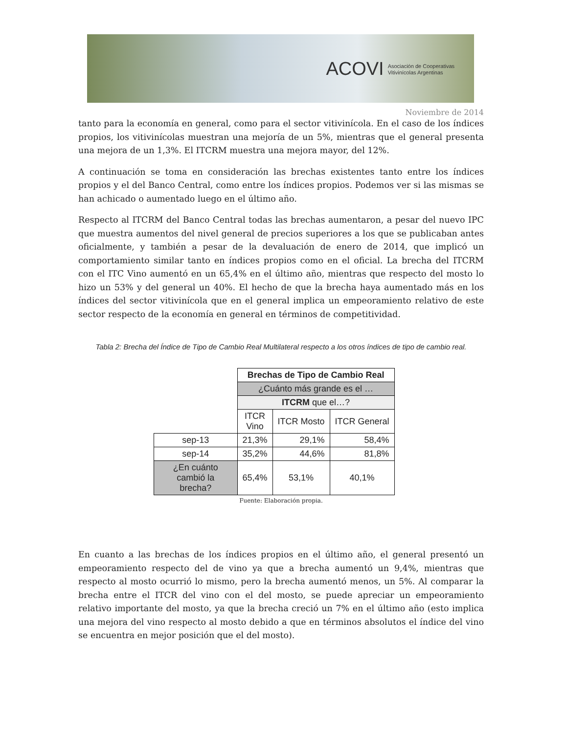ACOVI Asociación de Cooperativas
Vitivinícolas Argentinas
Noviembre de 2014
tanto para la economía en general, como para el sector vitivinícola. En el caso de los índices propios, los vitivinícolas muestran una mejoría de un 5%, mientras que el general presenta una mejora de un 1,3%. El ITCRM muestra una mejora mayor, del 12%.
A continuación se toma en consideración las brechas existentes tanto entre los índices propios y el del Banco Central, como entre los índices propios. Podemos ver si las mismas se han achicado o aumentado luego en el último año.
Respecto al ITCRM del Banco Central todas las brechas aumentaron, a pesar del nuevo IPC que muestra aumentos del nivel general de precios superiores a los que se publicaban antes oficialmente, y también a pesar de la devaluación de enero de 2014, que implicó un comportamiento similar tanto en índices propios como en el oficial. La brecha del ITCRM con el ITC Vino aumentó en un 65,4% en el último año, mientras que respecto del mosto lo hizo un 53% y del general un 40%. El hecho de que la brecha haya aumentado más en los índices del sector vitivinícola que en el general implica un empeoramiento relativo de este sector respecto de la economía en general en términos de competitividad.
Tabla 2: Brecha del Índice de Tipo de Cambio Real Multilateral respecto a los otros índices de tipo de cambio real.
| | Brechas de Tipo de Cambio Real | | |
| | ¿Cuánto más grande es el … | | |
| | ITCRM que el…? | | |
| | ITCR Vino | ITCR Mosto | ITCR General |
| sep-13 | 21,3% | 29,1% | 58,4% |
| sep-14 | 35,2% | 44,6% | 81,8% |
| ¿En cuánto cambió la brecha? | 65,4% | 53,1% | 40,1% |
Fuente: Elaboración propia.
En cuanto a las brechas de los índices propios en el último año, el general presentó un empeoramiento respecto del de vino ya que a brecha aumentó un 9,4%, mientras que respecto al mosto ocurrió lo mismo, pero la brecha aumentó menos, un 5%. Al comparar la brecha entre el ITCR del vino con el del mosto, se puede apreciar un empeoramiento relativo importante del mosto, ya que la brecha creció un 7% en el último año (esto implica una mejora del vino respecto al mosto debido a que en términos absolutos el índice del vino se encuentra en mejor posición que el del mosto).